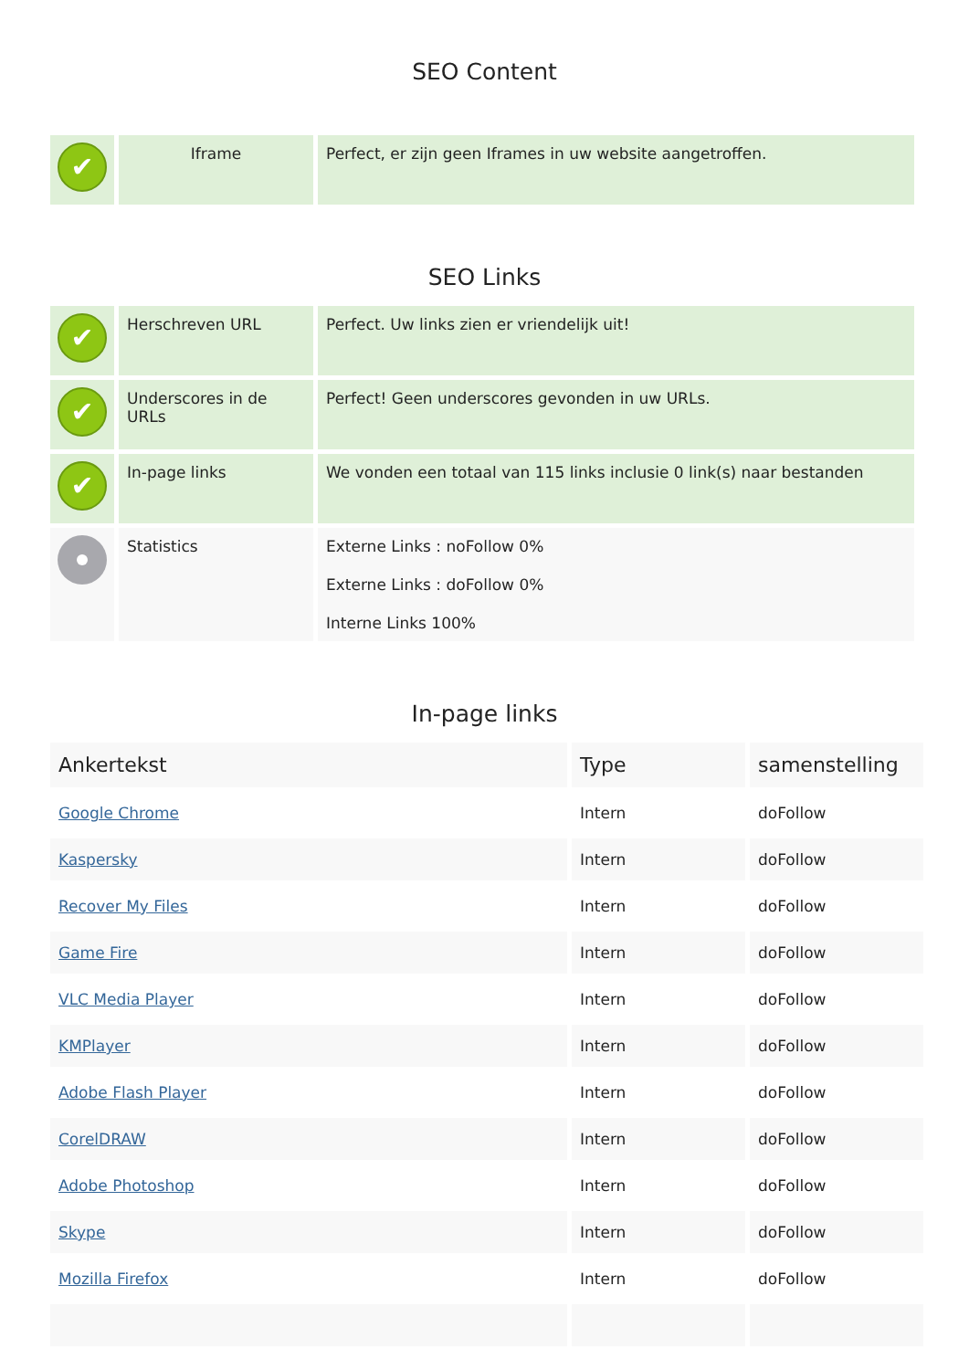SEO Content
| ✔ | Iframe | Perfect, er zijn geen Iframes in uw website aangetroffen. |
SEO Links
| ✔ | Herschreven URL | Perfect. Uw links zien er vriendelijk uit! |
| ✔ | Underscores in de URLs | Perfect! Geen underscores gevonden in uw URLs. |
| ✔ | In-page links | We vonden een totaal van 115 links inclusie 0 link(s) naar bestanden |
| | Statistics | Externe Links : noFollow 0% Externe Links : doFollow 0% Interne Links 100% |
In-page links
| Ankertekst | Type | samenstelling |
| --- | --- | --- |
| Google Chrome | Intern | doFollow |
| Kaspersky | Intern | doFollow |
| Recover My Files | Intern | doFollow |
| Game Fire | Intern | doFollow |
| VLC Media Player | Intern | doFollow |
| KMPlayer | Intern | doFollow |
| Adobe Flash Player | Intern | doFollow |
| CorelDRAW | Intern | doFollow |
| Adobe Photoshop | Intern | doFollow |
| Skype | Intern | doFollow |
| Mozilla Firefox | Intern | doFollow |